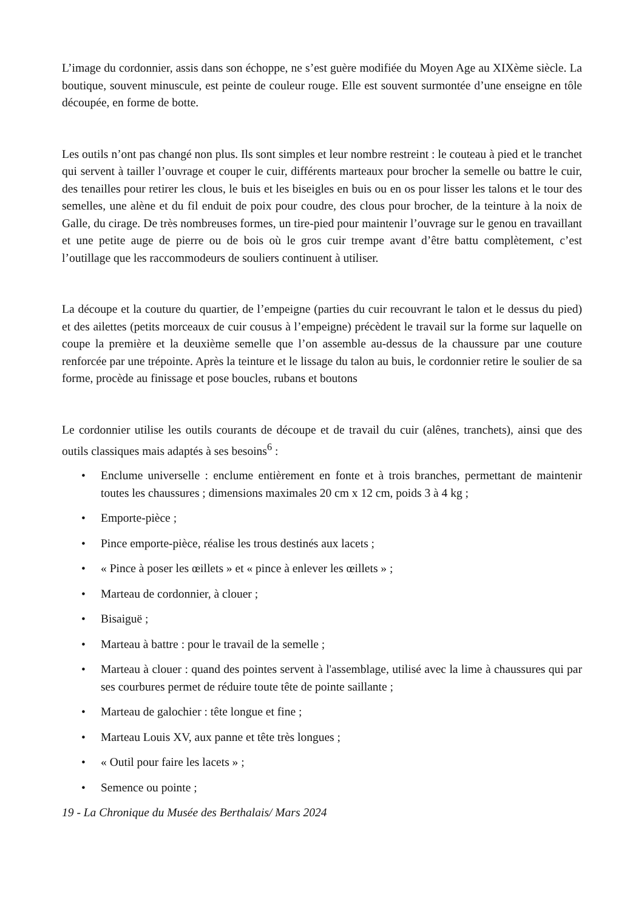L’image du cordonnier, assis dans son échoppe, ne s’est guère modifiée du Moyen Age au XIXème siècle. La boutique, souvent minuscule, est peinte de couleur rouge. Elle est souvent surmontée d’une enseigne en tôle découpée, en forme de botte.
Les outils n’ont pas changé non plus. Ils sont simples et leur nombre restreint : le couteau à pied et le tranchet qui servent à tailler l’ouvrage et couper le cuir, différents marteaux pour brocher la semelle ou battre le cuir, des tenailles pour retirer les clous, le buis et les biseigles en buis ou en os pour lisser les talons et le tour des semelles, une alène et du fil enduit de poix pour coudre, des clous pour brocher, de la teinture à la noix de Galle, du cirage. De très nombreuses formes, un tire-pied pour maintenir l’ouvrage sur le genou en travaillant et une petite auge de pierre ou de bois où le gros cuir trempe avant d’être battu complètement, c’est l’outillage que les raccommodeurs de souliers continuent à utiliser.
La découpe et la couture du quartier, de l’empeigne (parties du cuir recouvrant le talon et le dessus du pied) et des ailettes (petits morceaux de cuir cousus à l’empeigne) précèdent le travail sur la forme sur laquelle on coupe la première et la deuxième semelle que l’on assemble au-dessus de la chaussure par une couture renforcée par une trépointe. Après la teinture et le lissage du talon au buis, le cordonnier retire le soulier de sa forme, procède au finissage et pose boucles, rubans et boutons
Le cordonnier utilise les outils courants de découpe et de travail du cuir (alênes, tranchets), ainsi que des outils classiques mais adaptés à ses besoins<sup>6</sup> :
• Enclume universelle : enclume entièrement en fonte et à trois branches, permettant de maintenir toutes les chaussures ; dimensions maximales 20 cm x 12 cm, poids 3 à 4 kg ;
• Emporte-pièce ;
• Pince emporte-pièce, réalise les trous destinés aux lacets ;
• « Pince à poser les œillets » et « pince à enlever les œillets » ;
• Marteau de cordonnier, à clouer ;
• Bisaiguë ;
• Marteau à battre : pour le travail de la semelle ;
• Marteau à clouer : quand des pointes servent à l'assemblage, utilisé avec la lime à chaussures qui par ses courbures permet de réduire toute tête de pointe saillante ;
• Marteau de galochier : tête longue et fine ;
• Marteau Louis XV, aux panne et tête très longues ;
• « Outil pour faire les lacets » ;
• Semence ou pointe ;
19 - La Chronique du Musée des Berthalais/ Mars 2024